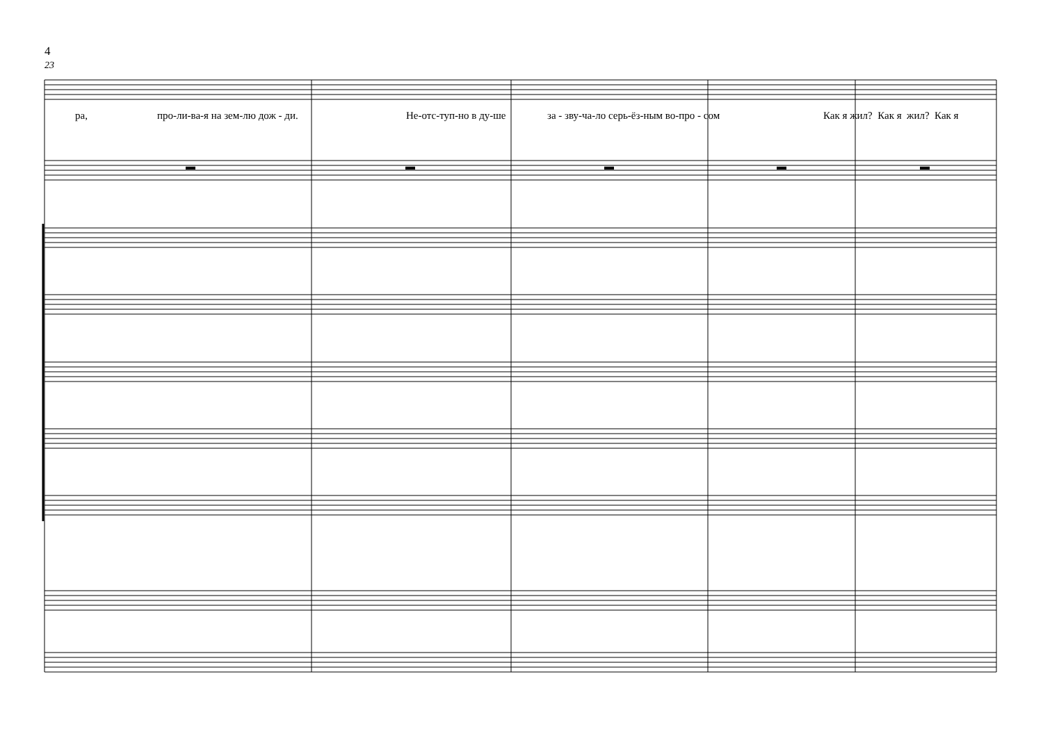4
23
▬
▬
▬
▬
▬
ра, про-ли-ва-я на зем-лю дож - ди. Не-отс-туп-но в ду-ше за - зву-ча-ло серь-ёз-ным во-про - сом Как я жил? Как я жил? Как я